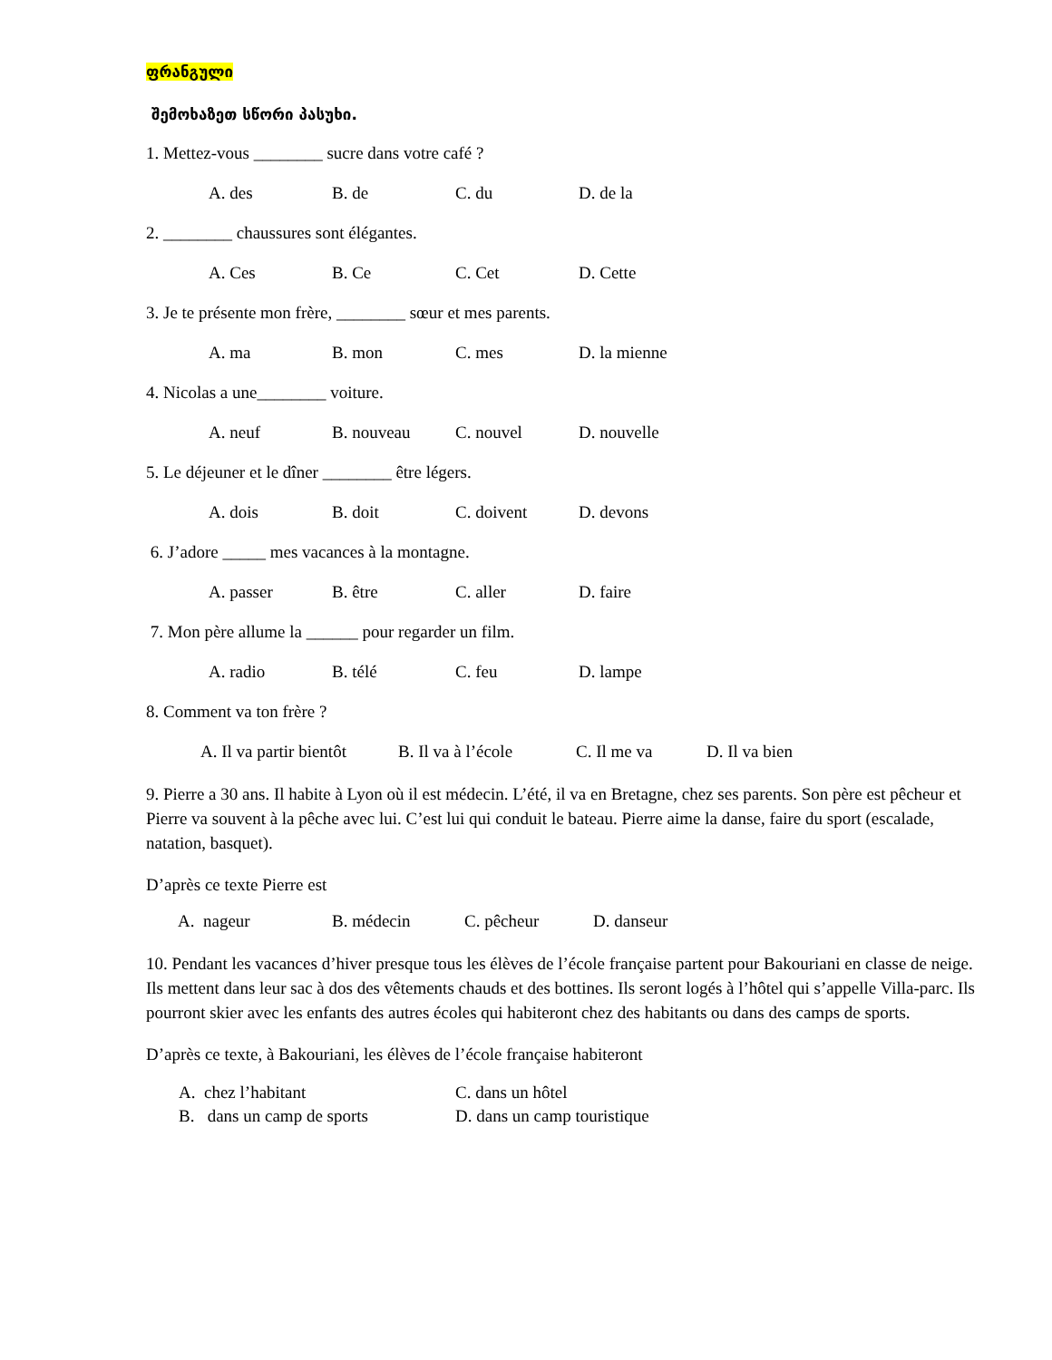ფრანგული
შემოხაზეთ სწორი პასუხი.
1. Mettez-vous ________ sucre dans votre café ?
A. des B. de C. du D. de la
2. ________ chaussures sont élégantes.
A. Ces B. Ce C. Cet D. Cette
3. Je te présente mon frère, ________ sœur et mes parents.
A. ma B. mon C. mes D. la mienne
4. Nicolas a une________ voiture.
A. neuf B. nouveau C. nouvel D. nouvelle
5. Le déjeuner et le dîner ________ être légers.
A. dois B. doit C. doivent D. devons
6. J’adore _____ mes vacances à la montagne.
A. passer B. être C. aller D. faire
7. Mon père allume la ______ pour regarder un film.
A. radio B. télé C. feu D. lampe
8. Comment va ton frère ?
A. Il va partir bientôt B. Il va à l’école C. Il me va D. Il va bien
9. Pierre a 30 ans. Il habite à Lyon où il est médecin. L’été, il va en Bretagne, chez ses parents. Son père est pêcheur et Pierre va souvent à la pêche avec lui. C’est lui qui conduit le bateau. Pierre aime la danse, faire du sport (escalade, natation, basquet).
D’après ce texte Pierre est
A. nageur B. médecin C. pêcheur D. danseur
10. Pendant les vacances d’hiver presque tous les élèves de l’école française partent pour Bakouriani en classe de neige. Ils mettent dans leur sac à dos des vêtements chauds et des bottines. Ils seront logés à l’hôtel qui s’appelle Villa-parc. Ils pourront skier avec les enfants des autres écoles qui habiteront chez des habitants ou dans des camps de sports.
D’après ce texte, à Bakouriani, les élèves de l’école française habiteront
A. chez l’habitant C. dans un hôtel
B. dans un camp de sports D. dans un camp touristique